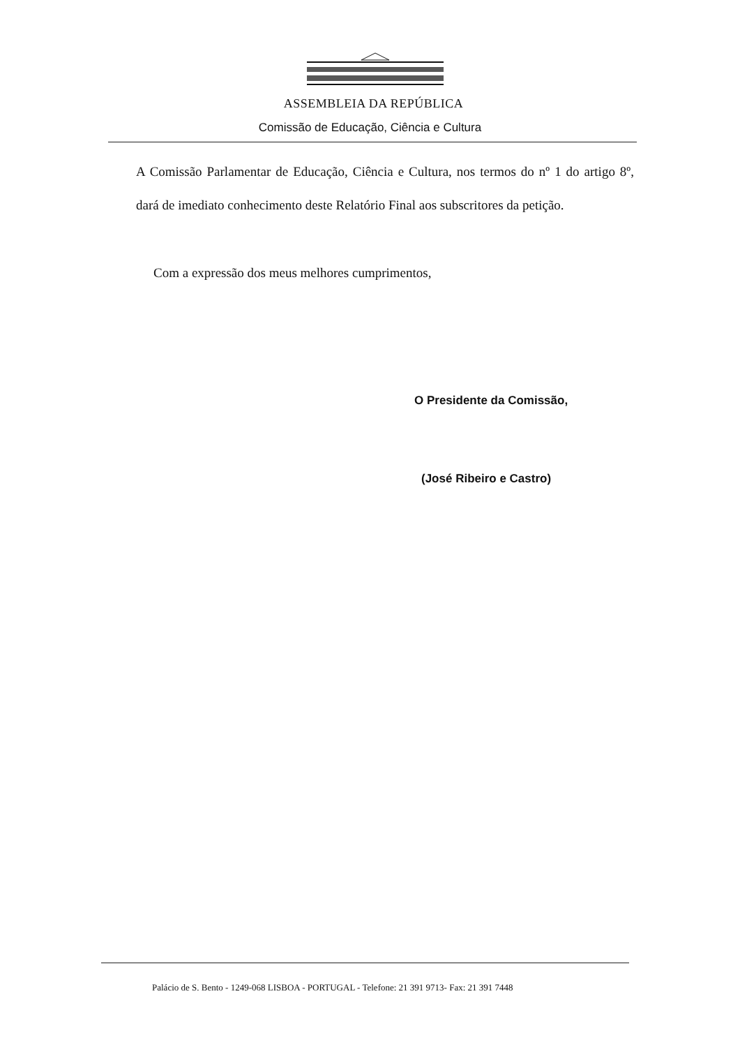ASSEMBLEIA DA REPÚBLICA
Comissão de Educação, Ciência e Cultura
A Comissão Parlamentar de Educação, Ciência e Cultura, nos termos do nº 1 do artigo 8º, dará de imediato conhecimento deste Relatório Final aos subscritores da petição.
Com a expressão dos meus melhores cumprimentos,
O Presidente da Comissão,
(José Ribeiro e Castro)
Palácio de S. Bento - 1249-068 LISBOA - PORTUGAL - Telefone: 21 391 9713- Fax: 21 391 7448